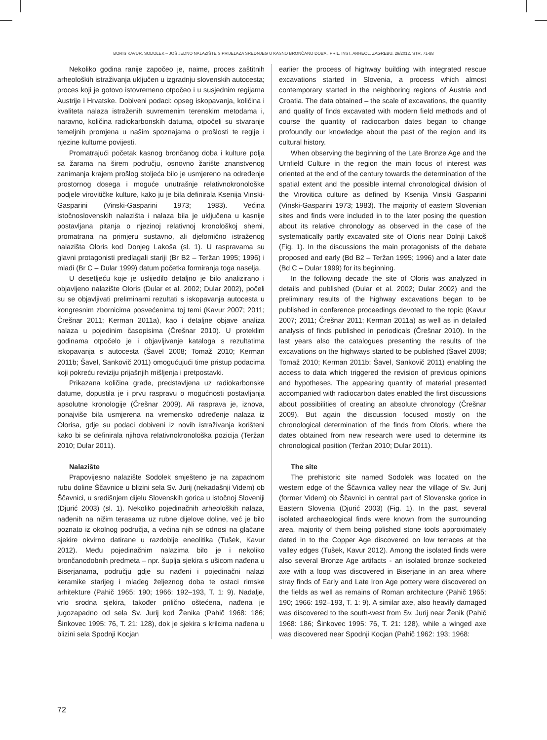BORIS KAVUR, SODOLEK – JOŠ JEDNO NALAZIŠTE S PRIJELAZA SREDNJEG U KASNO BRONČANO DOBA , PRIL. INST. ARHEOL. ZAGREBU, 29/2012, STR. 71-88
Nekoliko godina ranije započeo je, naime, proces zaštitnih arheoloških istraživanja uključen u izgradnju slovenskih autocesta; proces koji je gotovo istovremeno otpočeo i u susjednim regijama Austrije i Hrvatske. Dobiveni podaci: opseg iskopavanja, količina i kvaliteta nalaza istraženih suvremenim terenskim metodama i, naravno, količina radiokarbonskih datuma, otpočeli su stvaranje temeljnih promjena u našim spoznajama o prošlosti te regije i njezine kulturne povijesti.
Promatrajući početak kasnog brončanog doba i kulture polja sa žarama na širem području, osnovno žarište znanstvenog zanimanja krajem prošlog stoljeća bilo je usmjereno na određenje prostornog dosega i moguće unutrašnje relativnokronološke podjele virovitičke kulture, kako ju je bila definirala Ksenija Vinski-Gasparini (Vinski-Gasparini 1973; 1983). Većina istočnoslovenskih nalazišta i nalaza bila je uključena u kasnije postavljana pitanja o njezinoj relativnoj kronološkoj shemi, promatrana na primjeru sustavno, ali djelomično istraženog nalazišta Oloris kod Donjeg Lakoša (sl. 1). U raspravama su glavni protagonisti predlagali stariji (Br B2 – Teržan 1995; 1996) i mlađi (Br C – Dular 1999) datum početka formiranja toga naselja.
U desetljeću koje je uslijedilo detaljno je bilo analizirano i objavljeno nalazište Oloris (Dular et al. 2002; Dular 2002), počeli su se objavljivati preliminarni rezultati s iskopavanja autocesta u kongresnim zbornicima posvećenima toj temi (Kavur 2007; 2011; Črešnar 2011; Kerman 2011a), kao i detaljne objave analiza nalaza u pojedinim časopisima (Črešnar 2010). U proteklim godinama otpočelo je i objavljivanje kataloga s rezultatima iskopavanja s autocesta (Šavel 2008; Tomaž 2010; Kerman 2011b; Šavel, Sankovič 2011) omogućujući time pristup podacima koji pokreću reviziju prijašnjih mišljenja i pretpostavki.
Prikazana količina građe, predstavljena uz radiokarbonske datume, dopustila je i prvu raspravu o mogućnosti postavljanja apsolutne kronologije (Črešnar 2009). Ali rasprava je, iznova, ponajviše bila usmjerena na vremensko određenje nalaza iz Olorisa, gdje su podaci dobiveni iz novih istraživanja korišteni kako bi se definirala njihova relativnokronološka pozicija (Teržan 2010; Dular 2011).
Nalazište
Prapovijesno nalazište Sodolek smješteno je na zapadnom rubu doline Ščavnice u blizini sela Sv. Jurij (nekadašnji Videm) ob Ščavnici, u središnjem dijelu Slovenskih gorica u istočnoj Sloveniji (Djurić 2003) (sl. 1). Nekoliko pojedinačnih arheoloških nalaza, nađenih na nižim terasama uz rubne dijelove doline, već je bilo poznato iz okolnog područja, a većina njih se odnosi na glačane sjekire okvirno datirane u razdoblje eneolitika (Tušek, Kavur 2012). Među pojedinačnim nalazima bilo je i nekoliko brončanodobnih predmeta – npr. šuplja sjekira s ušicom nađena u Biserjanama, području gdje su nađeni i pojedinačni nalazi keramike starijeg i mlađeg željeznog doba te ostaci rimske arhitekture (Pahič 1965: 190; 1966: 192–193, T. 1: 9). Nadalje, vrlo srodna sjekira, također prilično oštećena, nađena je jugozapadno od sela Sv. Jurij kod Ženika (Pahič 1968: 186; Šinkovec 1995: 76, T. 21: 128), dok je sjekira s krilcima nađena u blizini sela Spodnji Kocjan
earlier the process of highway building with integrated rescue excavations started in Slovenia, a process which almost contemporary started in the neighboring regions of Austria and Croatia. The data obtained – the scale of excavations, the quantity and quality of finds excavated with modern field methods and of course the quantity of radiocarbon dates began to change profoundly our knowledge about the past of the region and its cultural history.
When observing the beginning of the Late Bronze Age and the Urnfield Culture in the region the main focus of interest was oriented at the end of the century towards the determination of the spatial extent and the possible internal chronological division of the Virovitica culture as defined by Ksenija Vinski Gasparini (Vinski-Gasparini 1973; 1983). The majority of eastern Slovenian sites and finds were included in to the later posing the question about its relative chronology as observed in the case of the systematically partly excavated site of Oloris near Dolnji Lakoš (Fig. 1). In the discussions the main protagonists of the debate proposed and early (Bd B2 – Teržan 1995; 1996) and a later date (Bd C – Dular 1999) for its beginning.
In the following decade the site of Oloris was analyzed in details and published (Dular et al. 2002; Dular 2002) and the preliminary results of the highway excavations began to be published in conference proceedings devoted to the topic (Kavur 2007; 2011; Črešnar 2011; Kerman 2011a) as well as in detailed analysis of finds published in periodicals (Črešnar 2010). In the last years also the catalogues presenting the results of the excavations on the highways started to be published (Šavel 2008; Tomaž 2010; Kerman 2011b; Šavel, Sankovič 2011) enabling the access to data which triggered the revision of previous opinions and hypotheses. The appearing quantity of material presented accompanied with radiocarbon dates enabled the first discussions about possibilities of creating an absolute chronology (Črešnar 2009). But again the discussion focused mostly on the chronological determination of the finds from Oloris, where the dates obtained from new research were used to determine its chronological position (Teržan 2010; Dular 2011).
The site
The prehistoric site named Sodolek was located on the western edge of the Ščavnica valley near the village of Sv. Jurij (former Videm) ob Ščavnici in central part of Slovenske gorice in Eastern Slovenia (Djurić 2003) (Fig. 1). In the past, several isolated archaeological finds were known from the surrounding area, majority of them being polished stone tools approximately dated in to the Copper Age discovered on low terraces at the valley edges (Tušek, Kavur 2012). Among the isolated finds were also several Bronze Age artifacts - an isolated bronze socketed axe with a loop was discovered in Biserjane in an area where stray finds of Early and Late Iron Age pottery were discovered on the fields as well as remains of Roman architecture (Pahič 1965: 190; 1966: 192–193, T. 1: 9). A similar axe, also heavily damaged was discovered to the south-west from Sv. Jurij near Ženik (Pahič 1968: 186; Šinkovec 1995: 76, T. 21: 128), while a winged axe was discovered near Spodnji Kocjan (Pahič 1962: 193; 1968:
72